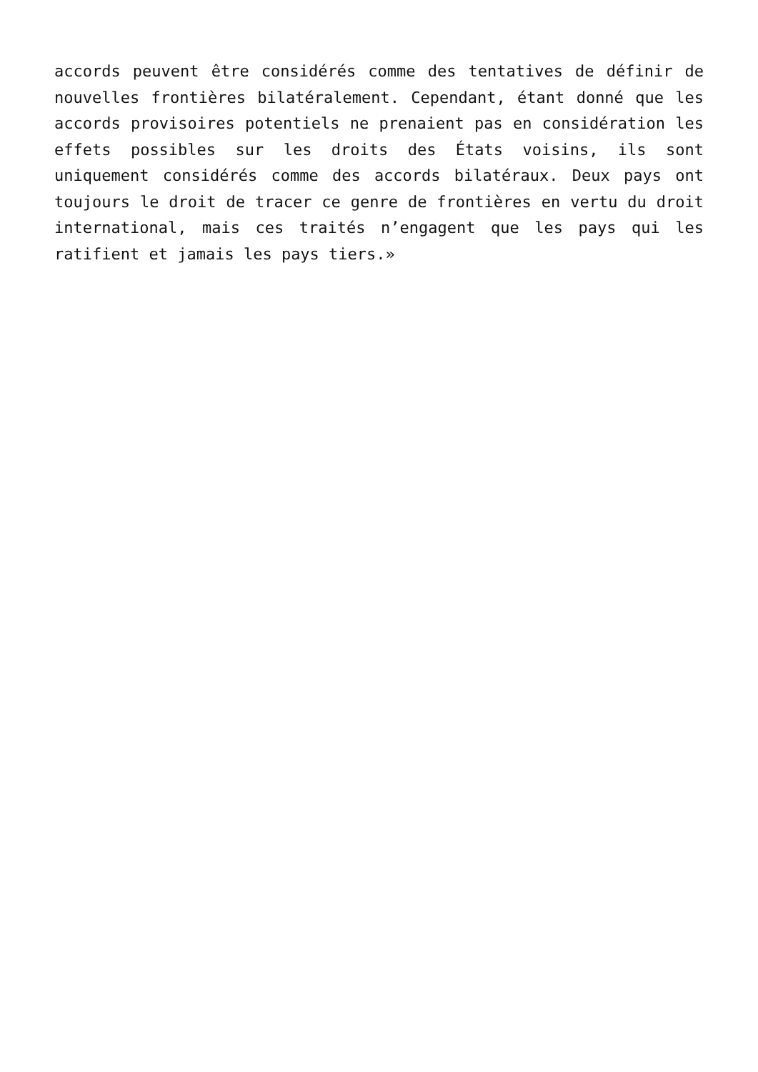accords peuvent être considérés comme des tentatives de définir de nouvelles frontières bilatéralement. Cependant, étant donné que les accords provisoires potentiels ne prenaient pas en considération les effets possibles sur les droits des États voisins, ils sont uniquement considérés comme des accords bilatéraux. Deux pays ont toujours le droit de tracer ce genre de frontières en vertu du droit international, mais ces traités n’engagent que les pays qui les ratifient et jamais les pays tiers.»